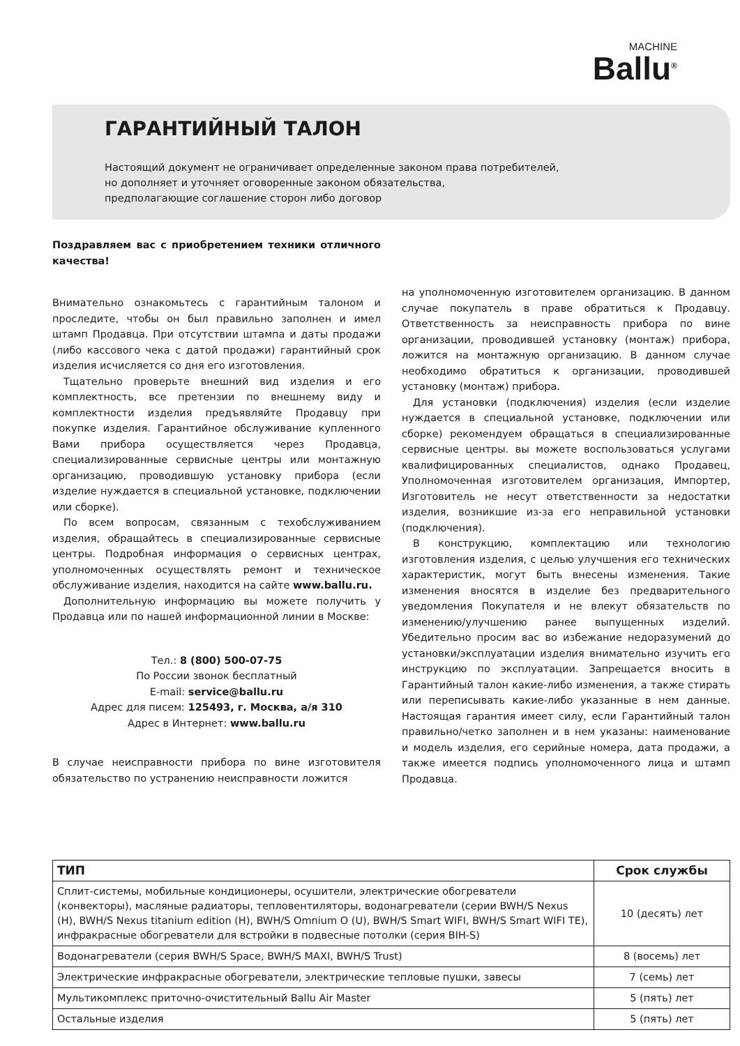MACHINE
Ballu<sup>®</sup>
ГАРАНТИЙНЫЙ ТАЛОН
Настоящий документ не ограничивает определенные законом права потребителей,
но дополняет и уточняет оговоренные законом обязательства,
предполагающие соглашение сторон либо договор
Поздравляем вас с приобретением техники отличного качества!
Внимательно ознакомьтесь с гарантийным талоном и проследите, чтобы он был правильно заполнен и имел штамп Продавца. При отсутствии штампа и даты продажи (либо кассового чека с датой продажи) гарантийный срок изделия исчисляется со дня его изготовления.
Тщательно проверьте внешний вид изделия и его комплектность, все претензии по внешнему виду и комплектности изделия предъявляйте Продавцу при покупке изделия. Гарантийное обслуживание купленного Вами прибора осуществляется через Продавца, специализированные сервисные центры или монтажную организацию, проводившую установку прибора (если изделие нуждается в специальной установке, подключении или сборке).
По всем вопросам, связанным с техобслуживанием изделия, обращайтесь в специализированные сервисные центры. Подробная информация о сервисных центрах, уполномоченных осуществлять ремонт и техническое обслуживание изделия, находится на сайте www.ballu.ru.
Дополнительную информацию вы можете получить у Продавца или по нашей информационной линии в Москве:
Тел.: 8 (800) 500-07-75
По России звонок бесплатный
E-mail: service@ballu.ru
Адрес для писем: 125493, г. Москва, а/я 310
Адрес в Интернет: www.ballu.ru
В случае неисправности прибора по вине изготовителя обязательство по устранению неисправности ложится
на уполномоченную изготовителем организацию. В данном случае покупатель в праве обратиться к Продавцу. Ответственность за неисправность прибора по вине организации, проводившей установку (монтаж) прибора, ложится на монтажную организацию. В данном случае необходимо обратиться к организации, проводившей установку (монтаж) прибора.
Для установки (подключения) изделия (если изделие нуждается в специальной установке, подключении или сборке) рекомендуем обращаться в специализированные сервисные центры. вы можете воспользоваться услугами квалифицированных специалистов, однако Продавец, Уполномоченная изготовителем организация, Импортер, Изготовитель не несут ответственности за недостатки изделия, возникшие из-за его неправильной установки (подключения).
В конструкцию, комплектацию или технологию изготовления изделия, с целью улучшения его технических характеристик, могут быть внесены изменения. Такие изменения вносятся в изделие без предварительного уведомления Покупателя и не влекут обязательств по изменению/улучшению ранее выпущенных изделий. Убедительно просим вас во избежание недоразумений до установки/эксплуатации изделия внимательно изучить его инструкцию по эксплуатации. Запрещается вносить в Гарантийный талон какие-либо изменения, а также стирать или переписывать какие-либо указанные в нем данные. Настоящая гарантия имеет силу, если Гарантийный талон правильно/четко заполнен и в нем указаны: наименование и модель изделия, его серийные номера, дата продажи, а также имеется подпись уполномоченного лица и штамп Продавца.
| ТИП | Срок службы |
| --- | --- |
| Сплит-системы, мобильные кондиционеры, осушители, электрические обогреватели (конвекторы), масляные радиаторы, тепловентиляторы, водонагреватели (серии BWH/S Nexus (H), BWH/S Nexus titanium edition (H), BWH/S Omnium O (U), BWH/S Smart WIFI, BWH/S Smart WIFI TE), инфракрасные обогреватели для встройки в подвесные потолки (серия BIH-S) | 10 (десять) лет |
| Водонагреватели (серия BWH/S Space, BWH/S MAXI, BWH/S Trust) | 8 (восемь) лет |
| Электрические инфракрасные обогреватели, электрические тепловые пушки, завесы | 7 (семь) лет |
| Мультикомплекс приточно-очистительный Ballu Air Master | 5 (пять) лет |
| Остальные изделия | 5 (пять) лет |